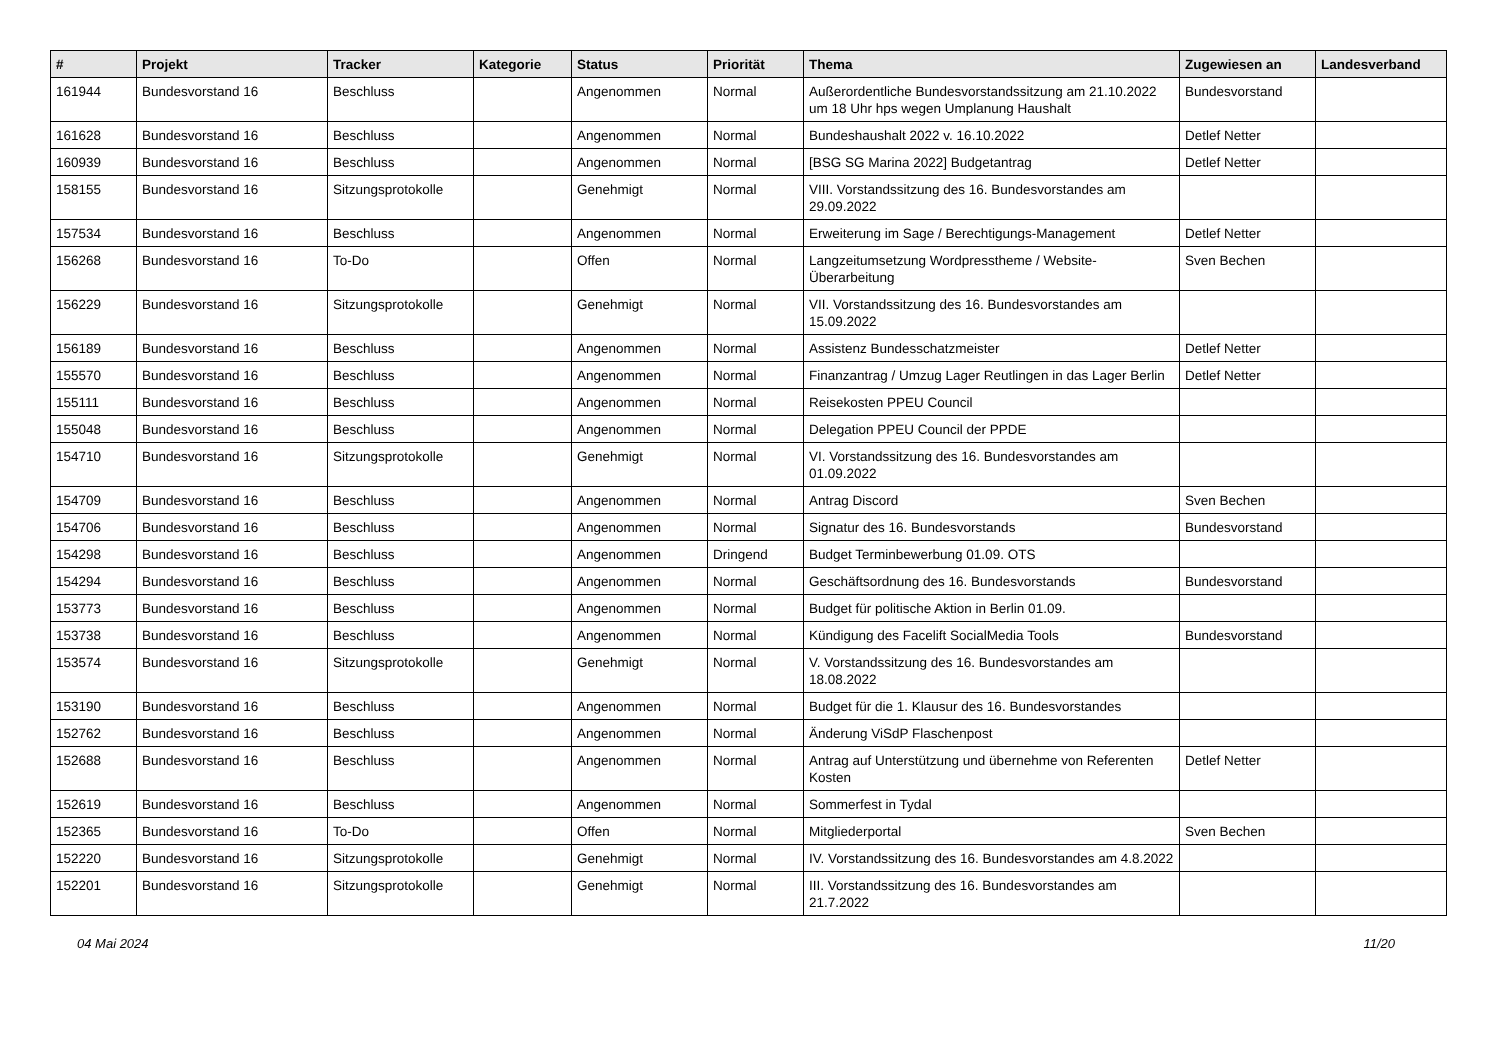| # | Projekt | Tracker | Kategorie | Status | Priorität | Thema | Zugewiesen an | Landesverband |
| --- | --- | --- | --- | --- | --- | --- | --- | --- |
| 161944 | Bundesvorstand 16 | Beschluss | | Angenommen | Normal | Außerordentliche Bundesvorstandssitzung am 21.10.2022 um 18 Uhr hps wegen Umplanung Haushalt | Bundesvorstand | |
| 161628 | Bundesvorstand 16 | Beschluss | | Angenommen | Normal | Bundeshaushalt 2022 v. 16.10.2022 | Detlef Netter | |
| 160939 | Bundesvorstand 16 | Beschluss | | Angenommen | Normal | [BSG SG Marina 2022] Budgetantrag | Detlef Netter | |
| 158155 | Bundesvorstand 16 | Sitzungsprotokolle | | Genehmigt | Normal | VIII. Vorstandssitzung des 16. Bundesvorstandes am 29.09.2022 | | |
| 157534 | Bundesvorstand 16 | Beschluss | | Angenommen | Normal | Erweiterung im Sage / Berechtigungs-Management | Detlef Netter | |
| 156268 | Bundesvorstand 16 | To-Do | | Offen | Normal | Langzeitumsetzung Wordpresstheme / Website-Überarbeitung | Sven Bechen | |
| 156229 | Bundesvorstand 16 | Sitzungsprotokolle | | Genehmigt | Normal | VII. Vorstandssitzung des 16. Bundesvorstandes am 15.09.2022 | | |
| 156189 | Bundesvorstand 16 | Beschluss | | Angenommen | Normal | Assistenz Bundesschatzmeister | Detlef Netter | |
| 155570 | Bundesvorstand 16 | Beschluss | | Angenommen | Normal | Finanzantrag / Umzug Lager Reutlingen in das Lager Berlin | Detlef Netter | |
| 155111 | Bundesvorstand 16 | Beschluss | | Angenommen | Normal | Reisekosten PPEU Council | | |
| 155048 | Bundesvorstand 16 | Beschluss | | Angenommen | Normal | Delegation PPEU Council der PPDE | | |
| 154710 | Bundesvorstand 16 | Sitzungsprotokolle | | Genehmigt | Normal | VI. Vorstandssitzung des 16. Bundesvorstandes am 01.09.2022 | | |
| 154709 | Bundesvorstand 16 | Beschluss | | Angenommen | Normal | Antrag Discord | Sven Bechen | |
| 154706 | Bundesvorstand 16 | Beschluss | | Angenommen | Normal | Signatur des 16. Bundesvorstands | Bundesvorstand | |
| 154298 | Bundesvorstand 16 | Beschluss | | Angenommen | Dringend | Budget Terminbewerbung 01.09. OTS | | |
| 154294 | Bundesvorstand 16 | Beschluss | | Angenommen | Normal | Geschäftsordnung des 16. Bundesvorstands | Bundesvorstand | |
| 153773 | Bundesvorstand 16 | Beschluss | | Angenommen | Normal | Budget für politische Aktion in Berlin 01.09. | | |
| 153738 | Bundesvorstand 16 | Beschluss | | Angenommen | Normal | Kündigung des Facelift SocialMedia Tools | Bundesvorstand | |
| 153574 | Bundesvorstand 16 | Sitzungsprotokolle | | Genehmigt | Normal | V. Vorstandssitzung des 16. Bundesvorstandes am 18.08.2022 | | |
| 153190 | Bundesvorstand 16 | Beschluss | | Angenommen | Normal | Budget für die 1. Klausur des 16. Bundesvorstandes | | |
| 152762 | Bundesvorstand 16 | Beschluss | | Angenommen | Normal | Änderung ViSdP Flaschenpost | | |
| 152688 | Bundesvorstand 16 | Beschluss | | Angenommen | Normal | Antrag auf Unterstützung und übernehme von Referenten Kosten | Detlef Netter | |
| 152619 | Bundesvorstand 16 | Beschluss | | Angenommen | Normal | Sommerfest in Tydal | | |
| 152365 | Bundesvorstand 16 | To-Do | | Offen | Normal | Mitgliederportal | Sven Bechen | |
| 152220 | Bundesvorstand 16 | Sitzungsprotokolle | | Genehmigt | Normal | IV. Vorstandssitzung des 16. Bundesvorstandes am 4.8.2022 | | |
| 152201 | Bundesvorstand 16 | Sitzungsprotokolle | | Genehmigt | Normal | III. Vorstandssitzung des 16. Bundesvorstandes am 21.7.2022 | | |
04 Mai 2024 11/20